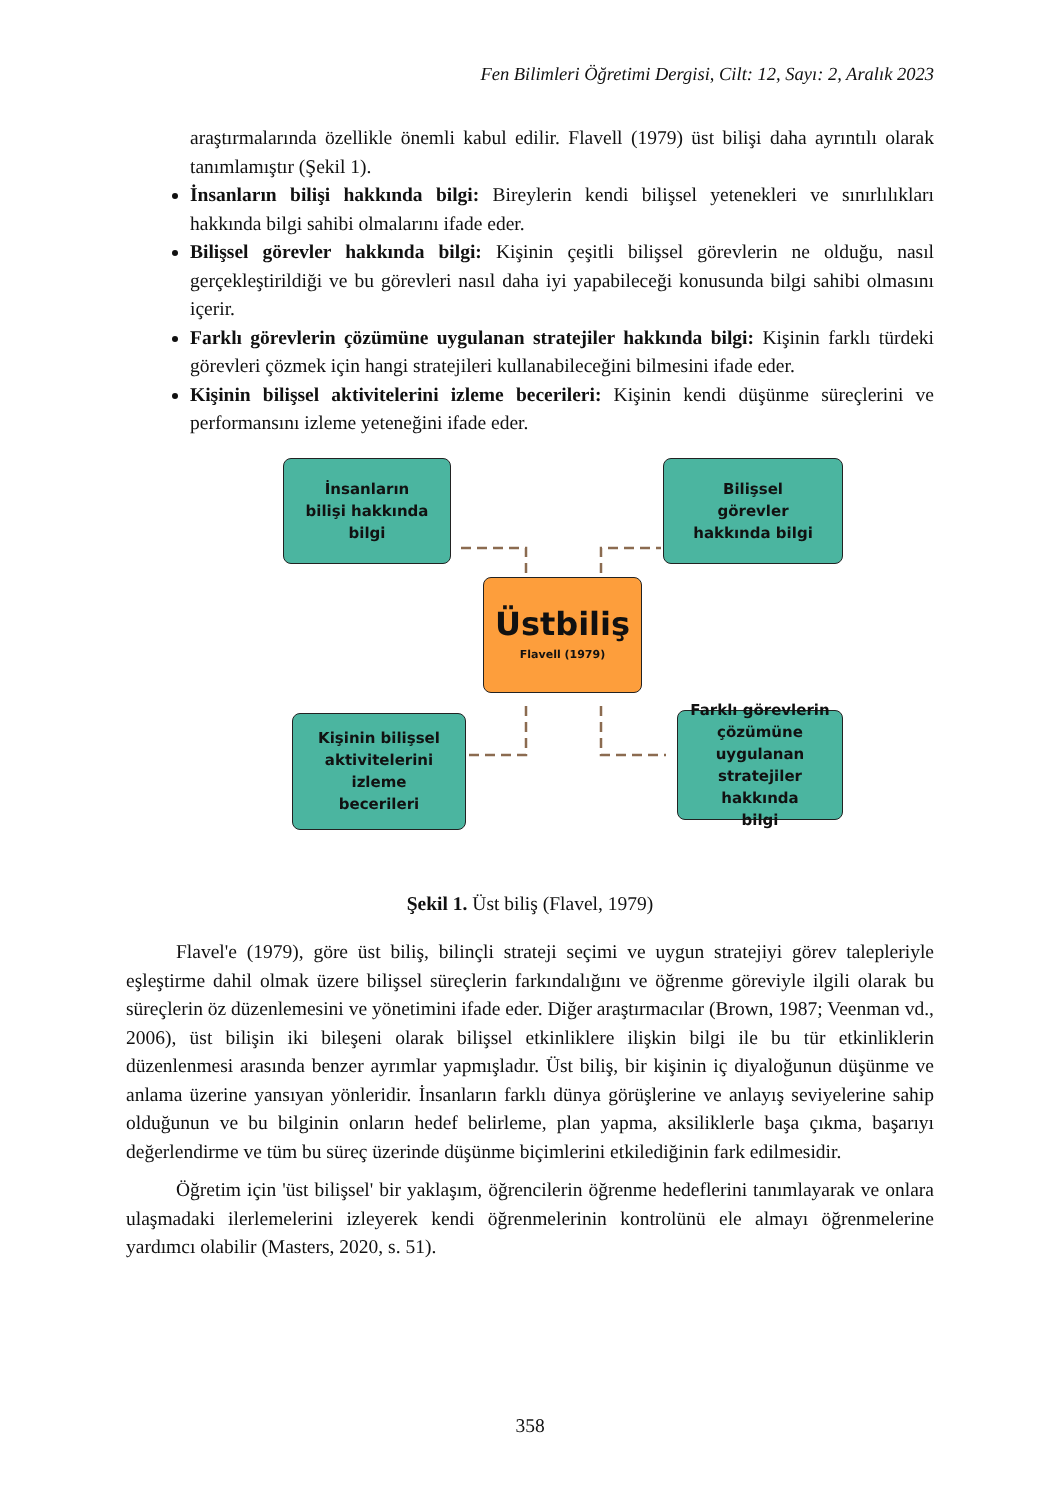Fen Bilimleri Öğretimi Dergisi, Cilt: 12, Sayı: 2, Aralık 2023
araştırmalarında özellikle önemli kabul edilir. Flavell (1979) üst bilişi daha ayrıntılı olarak tanımlamıştır (Şekil 1).
İnsanların bilişi hakkında bilgi: Bireylerin kendi bilişsel yetenekleri ve sınırlılıkları hakkında bilgi sahibi olmalarını ifade eder.
Bilişsel görevler hakkında bilgi: Kişinin çeşitli bilişsel görevlerin ne olduğu, nasıl gerçekleştirildiği ve bu görevleri nasıl daha iyi yapabileceği konusunda bilgi sahibi olmasını içerir.
Farklı görevlerin çözümüne uygulanan stratejiler hakkında bilgi: Kişinin farklı türdeki görevleri çözmek için hangi stratejileri kullanabileceğini bilmesini ifade eder.
Kişinin bilişsel aktivitelerini izleme becerileri: Kişinin kendi düşünme süreçlerini ve performansını izleme yeteneğini ifade eder.
İnsanların
bilişi hakkında
bilgi
Bilişsel
görevler
hakkında bilgi
Üstbiliş
Flavell (1979)
Kişinin bilişsel
aktivitelerini
izleme
becerileri
Farklı görevlerin
çözümüne
uygulanan
stratejiler hakkında
bilgi
Şekil 1. Üst biliş (Flavel, 1979)
Flavel'e (1979), göre üst biliş, bilinçli strateji seçimi ve uygun stratejiyi görev talepleriyle eşleştirme dahil olmak üzere bilişsel süreçlerin farkındalığını ve öğrenme göreviyle ilgili olarak bu süreçlerin öz düzenlemesini ve yönetimini ifade eder. Diğer araştırmacılar (Brown, 1987; Veenman vd., 2006), üst bilişin iki bileşeni olarak bilişsel etkinliklere ilişkin bilgi ile bu tür etkinliklerin düzenlenmesi arasında benzer ayrımlar yapmışladır. Üst biliş, bir kişinin iç diyaloğunun düşünme ve anlama üzerine yansıyan yönleridir. İnsanların farklı dünya görüşlerine ve anlayış seviyelerine sahip olduğunun ve bu bilginin onların hedef belirleme, plan yapma, aksiliklerle başa çıkma, başarıyı değerlendirme ve tüm bu süreç üzerinde düşünme biçimlerini etkilediğinin fark edilmesidir.
Öğretim için 'üst bilişsel' bir yaklaşım, öğrencilerin öğrenme hedeflerini tanımlayarak ve onlara ulaşmadaki ilerlemelerini izleyerek kendi öğrenmelerinin kontrolünü ele almayı öğrenmelerine yardımcı olabilir (Masters, 2020, s. 51).
358